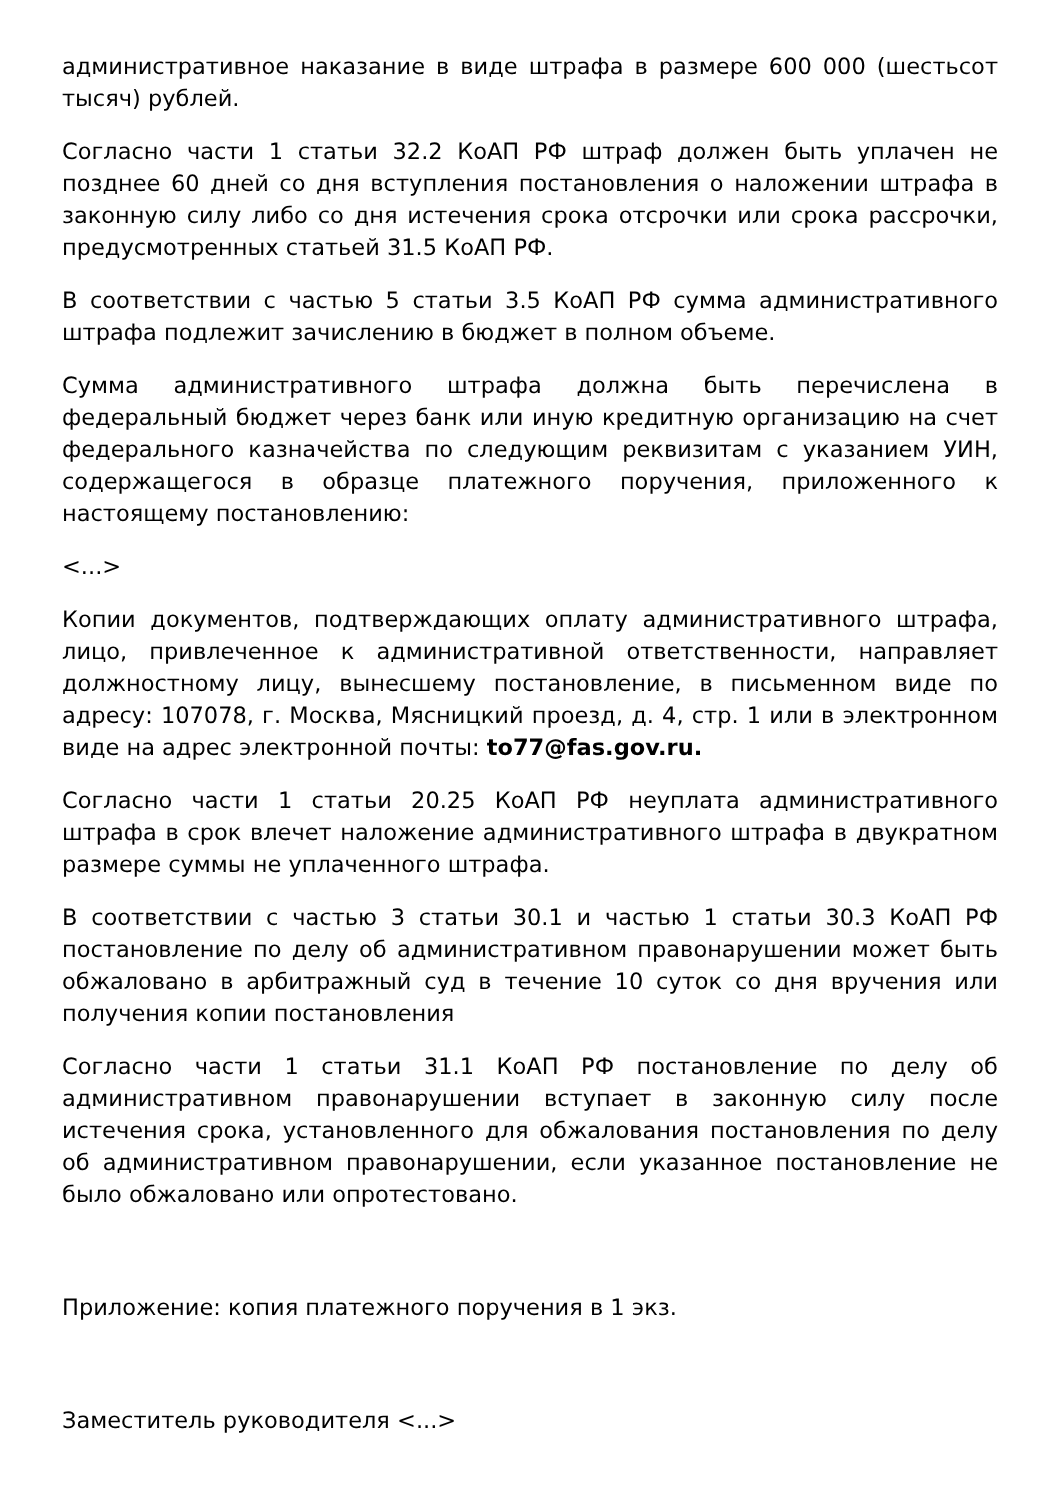административное наказание в виде штрафа в размере 600 000 (шестьсот тысяч) рублей.
Согласно части 1 статьи 32.2 КоАП РФ штраф должен быть уплачен не позднее 60 дней со дня вступления постановления о наложении штрафа в законную силу либо со дня истечения срока отсрочки или срока рассрочки, предусмотренных статьей 31.5 КоАП РФ.
В соответствии с частью 5 статьи 3.5 КоАП РФ сумма административного штрафа подлежит зачислению в бюджет в полном объеме.
Сумма административного штрафа должна быть перечислена в федеральный бюджет через банк или иную кредитную организацию на счет федерального казначейства по следующим реквизитам с указанием УИН, содержащегося в образце платежного поручения, приложенного к настоящему постановлению:
<...>
Копии документов, подтверждающих оплату административного штрафа, лицо, привлеченное к административной ответственности, направляет должностному лицу, вынесшему постановление, в письменном виде по адресу: 107078, г. Москва, Мясницкий проезд, д. 4, стр. 1 или в электронном виде на адрес электронной почты: to77@fas.gov.ru.
Согласно части 1 статьи 20.25 КоАП РФ неуплата административного штрафа в срок влечет наложение административного штрафа в двукратном размере суммы не уплаченного штрафа.
В соответствии с частью 3 статьи 30.1 и частью 1 статьи 30.3 КоАП РФ постановление по делу об административном правонарушении может быть обжаловано в арбитражный суд в течение 10 суток со дня вручения или получения копии постановления
Согласно части 1 статьи 31.1 КоАП РФ постановление по делу об административном правонарушении вступает в законную силу после истечения срока, установленного для обжалования постановления по делу об административном правонарушении, если указанное постановление не было обжаловано или опротестовано.
Приложение: копия платежного поручения в 1 экз.
Заместитель руководителя <...>